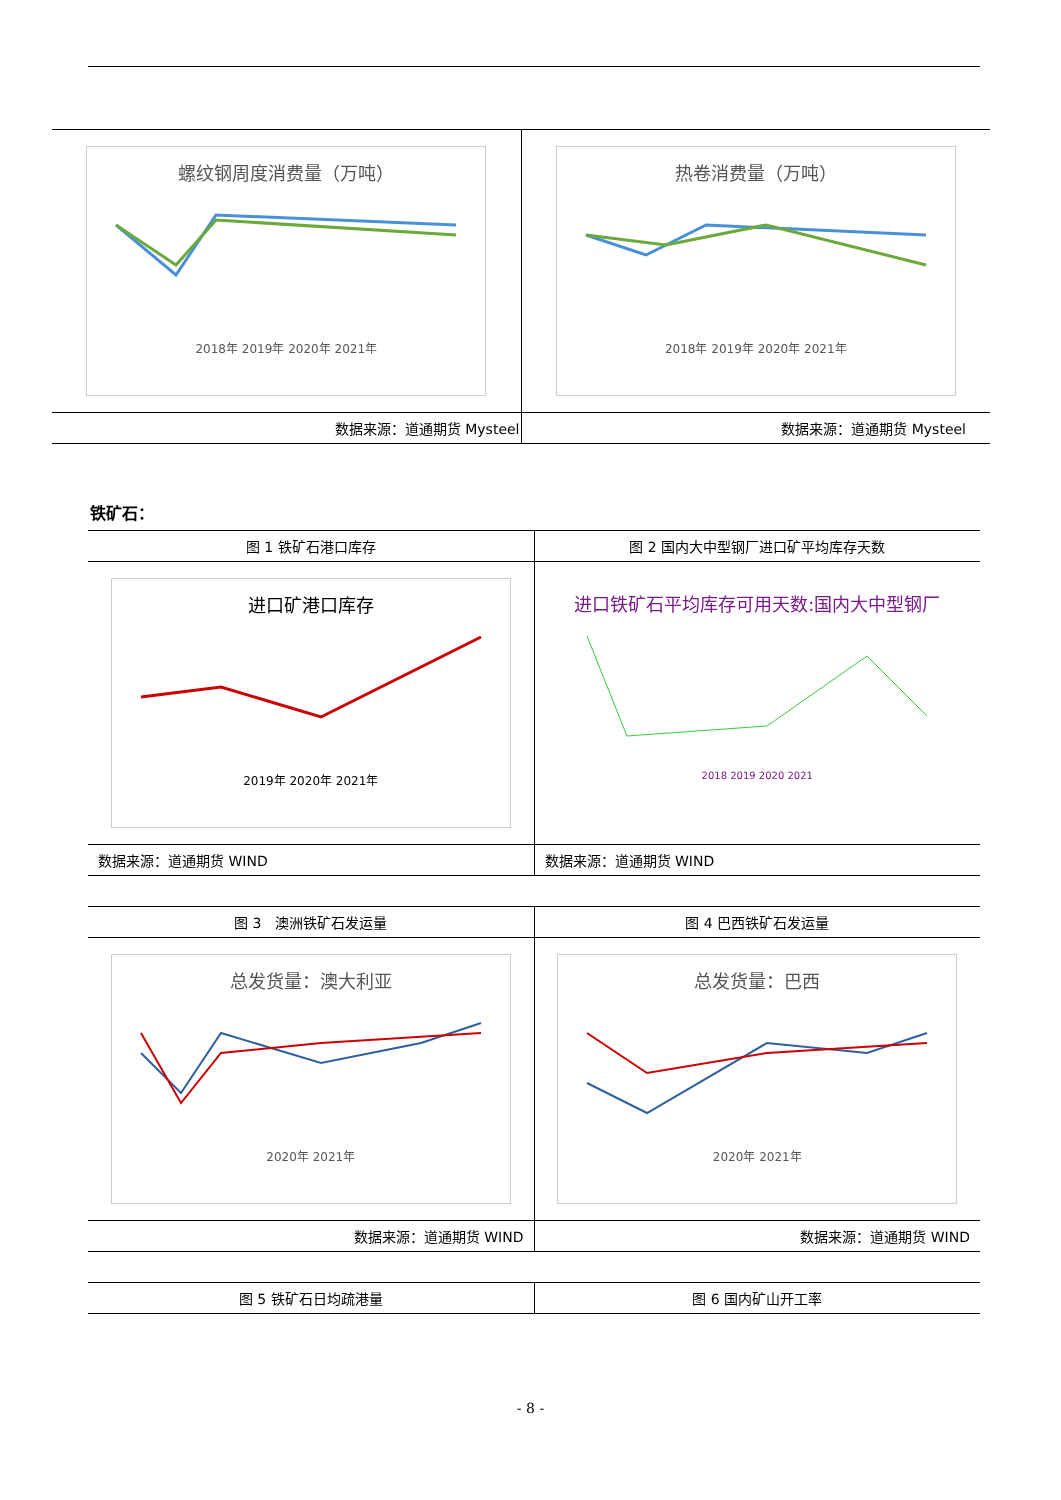| 螺纹钢周度消费量（万吨） 2018年 2019年 2020年 2021年 | 热卷消费量（万吨） 2018年 2019年 2020年 2021年 |
| 数据来源：道通期货 Mysteel | 数据来源：道通期货 Mysteel |
铁矿石：
| 图 1 铁矿石港口库存 | 图 2 国内大中型钢厂进口矿平均库存天数 |
| 进口矿港口库存 2019年 2020年 2021年 | 进口铁矿石平均库存可用天数:国内大中型钢厂 2018 2019 2020 2021 |
| 数据来源：道通期货 WIND | 数据来源：道通期货 WIND |
| 图 3 澳洲铁矿石发运量 | 图 4 巴西铁矿石发运量 |
| 总发货量：澳大利亚 2020年 2021年 | 总发货量：巴西 2020年 2021年 |
| 数据来源：道通期货 WIND | 数据来源：道通期货 WIND |
| 图 5 铁矿石日均疏港量 | 图 6 国内矿山开工率 |
- 8 -